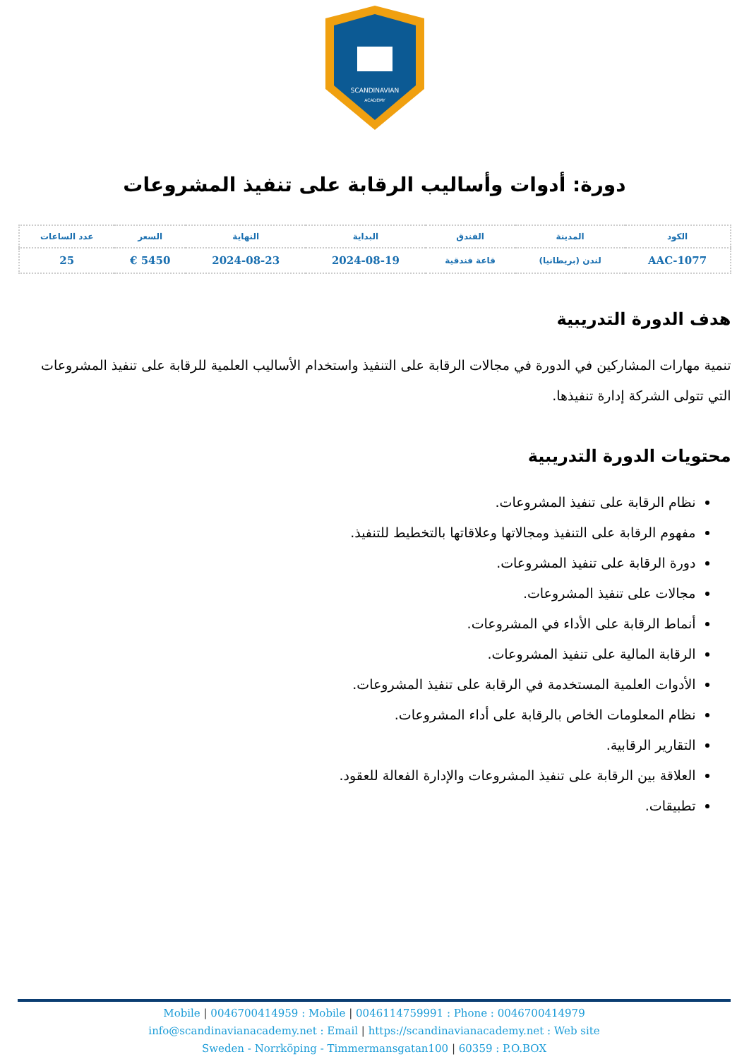SCANDINAVIAN
ACADEMY
دورة: أدوات وأساليب الرقابة على تنفيذ المشروعات
| الكود | المدينة | الفندق | البداية | النهاية | السعر | عدد الساعات |
| --- | --- | --- | --- | --- | --- | --- |
| AAC-1077 | لندن (بريطانيا) | قاعة فندقية | 2024-08-19 | 2024-08-23 | 5450 € | 25 |
هدف الدورة التدريبية
تنمية مهارات المشاركين في الدورة في مجالات الرقابة على التنفيذ واستخدام الأساليب العلمية للرقابة على تنفيذ المشروعات التي تتولى الشركة إدارة تنفيذها.
محتويات الدورة التدريبية
نظام الرقابة على تنفيذ المشروعات.
مفهوم الرقابة على التنفيذ ومجالاتها وعلاقاتها بالتخطيط للتنفيذ.
دورة الرقابة على تنفيذ المشروعات.
مجالات على تنفيذ المشروعات.
أنماط الرقابة على الأداء في المشروعات.
الرقابة المالية على تنفيذ المشروعات.
الأدوات العلمية المستخدمة في الرقابة على تنفيذ المشروعات.
نظام المعلومات الخاص بالرقابة على أداء المشروعات.
التقارير الرقابية.
العلاقة بين الرقابة على تنفيذ المشروعات والإدارة الفعالة للعقود.
تطبيقات.
Mobile | 0046700414959 : Mobile | 0046114759991 : Phone : 0046700414979
info@scandinavianacademy.net : Email | https://scandinavianacademy.net : Web site
Sweden - Norrköping - Timmermansgatan100 | 60359 : P.O.BOX